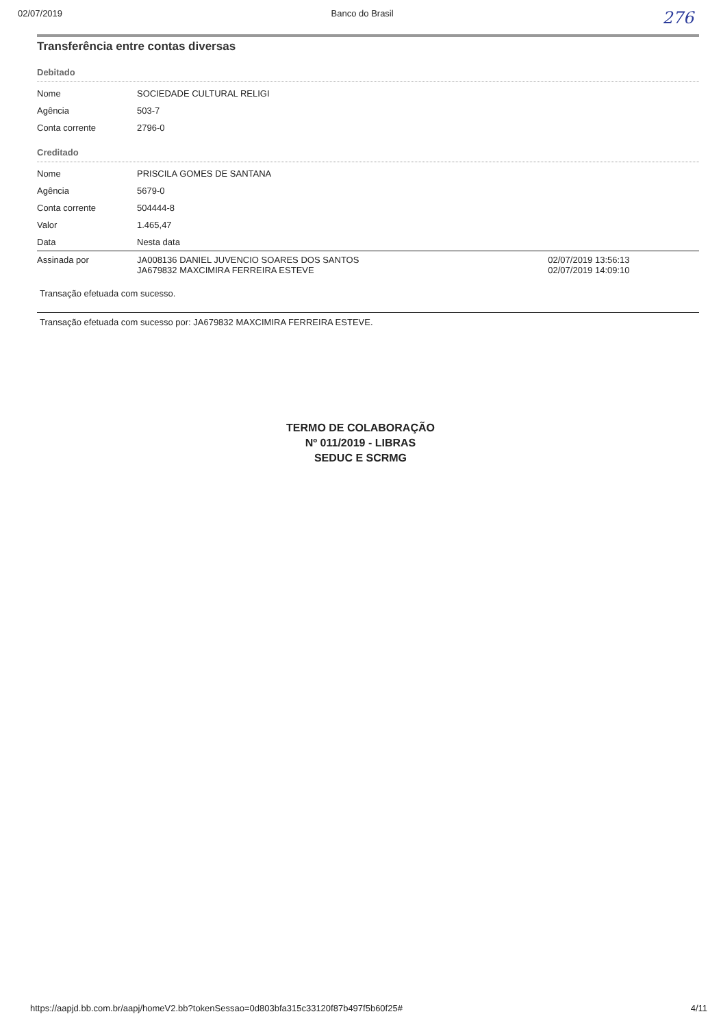02/07/2019 Banco do Brasil 276
Transferência entre contas diversas
Debitado
| Nome | SOCIEDADE CULTURAL RELIGI | |
| Agência | 503-7 | |
| Conta corrente | 2796-0 | |
Creditado
| Nome | PRISCILA GOMES DE SANTANA | |
| Agência | 5679-0 | |
| Conta corrente | 504444-8 | |
| Valor | 1.465,47 | |
| Data | Nesta data | |
| Assinada por | JA008136 DANIEL JUVENCIO SOARES DOS SANTOS JA679832 MAXCIMIRA FERREIRA ESTEVE | 02/07/2019 13:56:13 02/07/2019 14:09:10 |
Transação efetuada com sucesso.
Transação efetuada com sucesso por: JA679832 MAXCIMIRA FERREIRA ESTEVE.
TERMO DE COLABORAÇÃO
Nº 011/2019 - LIBRAS
SEDUC E SCRMG
https://aapjd.bb.com.br/aapj/homeV2.bb?tokenSessao=0d803bfa315c33120f87b497f5b60f25# 4/11